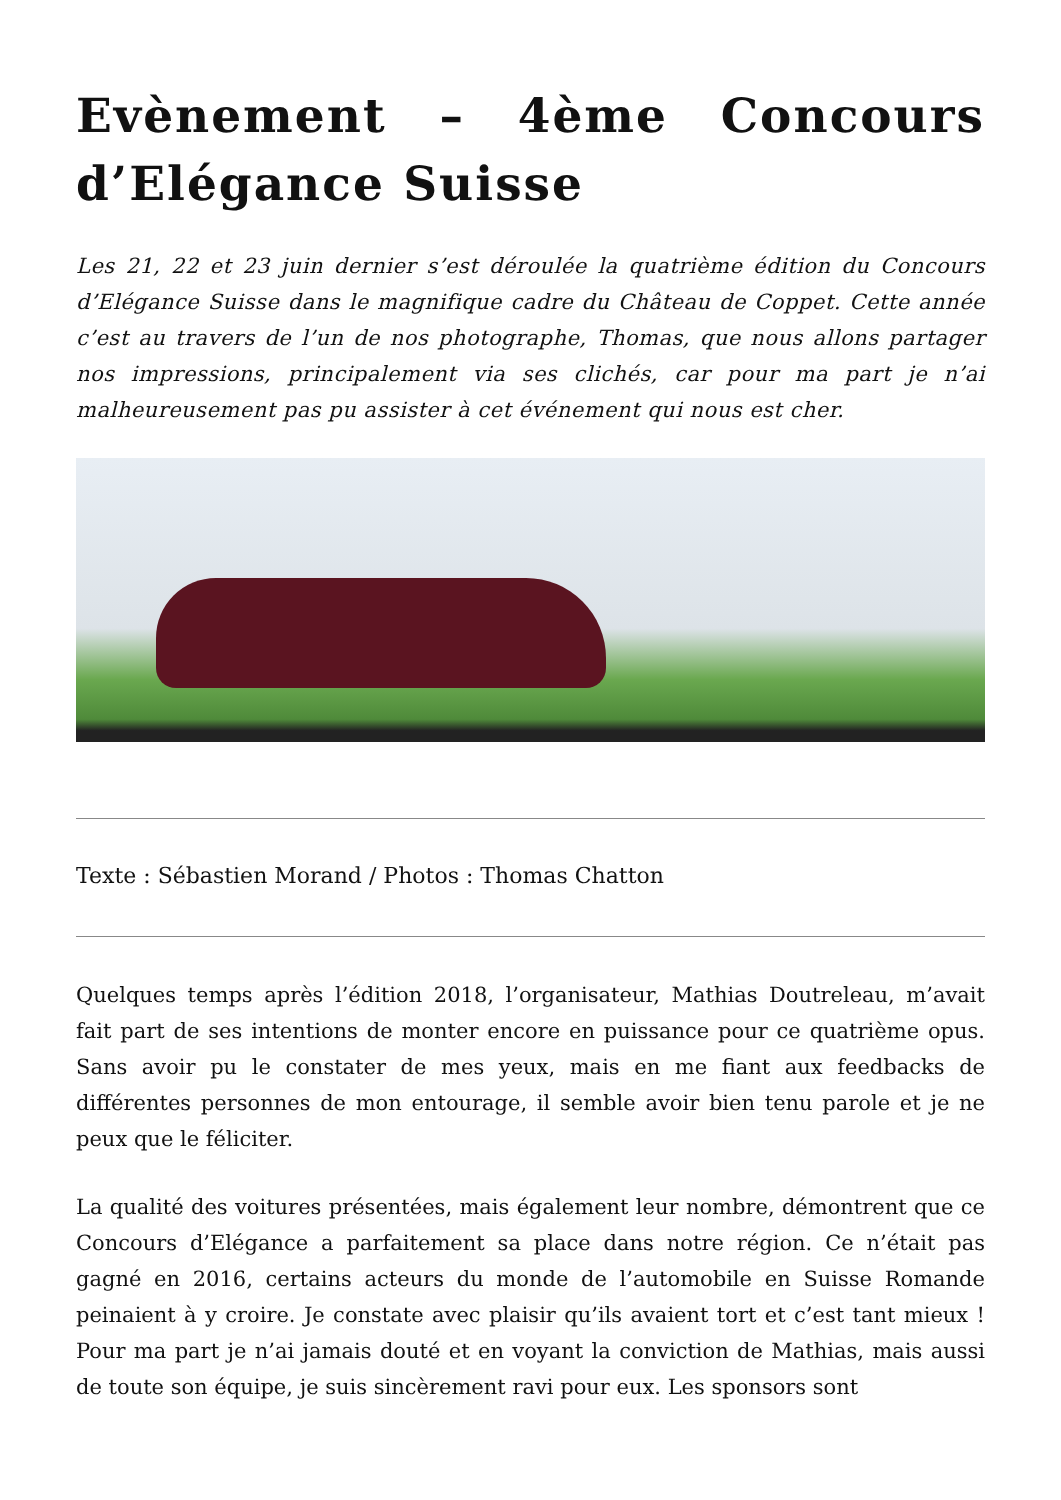Evènement – 4ème Concours d’Elégance Suisse
Les 21, 22 et 23 juin dernier s’est déroulée la quatrième édition du Concours d’Elégance Suisse dans le magnifique cadre du Château de Coppet. Cette année c’est au travers de l’un de nos photographe, Thomas, que nous allons partager nos impressions, principalement via ses clichés, car pour ma part je n’ai malheureusement pas pu assister à cet événement qui nous est cher.
Texte : Sébastien Morand / Photos : Thomas Chatton
Quelques temps après l’édition 2018, l’organisateur, Mathias Doutreleau, m’avait fait part de ses intentions de monter encore en puissance pour ce quatrième opus. Sans avoir pu le constater de mes yeux, mais en me fiant aux feedbacks de différentes personnes de mon entourage, il semble avoir bien tenu parole et je ne peux que le féliciter.
La qualité des voitures présentées, mais également leur nombre, démontrent que ce Concours d’Elégance a parfaitement sa place dans notre région. Ce n’était pas gagné en 2016, certains acteurs du monde de l’automobile en Suisse Romande peinaient à y croire. Je constate avec plaisir qu’ils avaient tort et c’est tant mieux ! Pour ma part je n’ai jamais douté et en voyant la conviction de Mathias, mais aussi de toute son équipe, je suis sincèrement ravi pour eux. Les sponsors sont